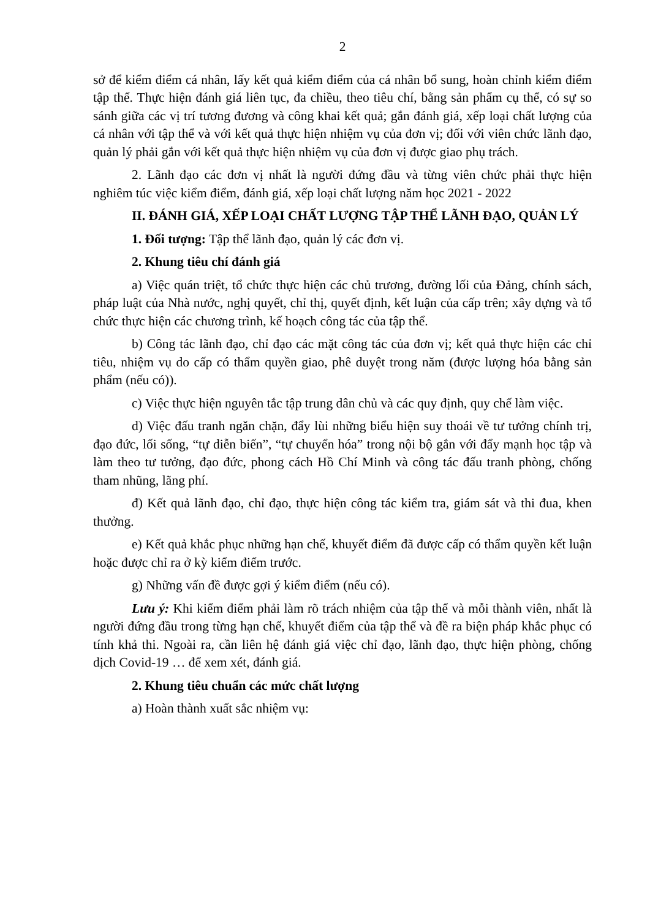2
sở để kiểm điểm cá nhân, lấy kết quả kiểm điểm của cá nhân bổ sung, hoàn chỉnh kiểm điểm tập thể. Thực hiện đánh giá liên tục, đa chiều, theo tiêu chí, bằng sản phẩm cụ thể, có sự so sánh giữa các vị trí tương đương và công khai kết quả; gắn đánh giá, xếp loại chất lượng của cá nhân với tập thể và với kết quả thực hiện nhiệm vụ của đơn vị; đối với viên chức lãnh đạo, quản lý phải gắn với kết quả thực hiện nhiệm vụ của đơn vị được giao phụ trách.
2. Lãnh đạo các đơn vị nhất là người đứng đầu và từng viên chức phải thực hiện nghiêm túc việc kiểm điểm, đánh giá, xếp loại chất lượng năm học 2021 - 2022
II. ĐÁNH GIÁ, XẾP LOẠI CHẤT LƯỢNG TẬP THỂ LÃNH ĐẠO, QUẢN LÝ
1. Đối tượng: Tập thể lãnh đạo, quản lý các đơn vị.
2. Khung tiêu chí đánh giá
a) Việc quán triệt, tổ chức thực hiện các chủ trương, đường lối của Đảng, chính sách, pháp luật của Nhà nước, nghị quyết, chỉ thị, quyết định, kết luận của cấp trên; xây dựng và tổ chức thực hiện các chương trình, kế hoạch công tác của tập thể.
b) Công tác lãnh đạo, chỉ đạo các mặt công tác của đơn vị; kết quả thực hiện các chỉ tiêu, nhiệm vụ do cấp có thẩm quyền giao, phê duyệt trong năm (được lượng hóa bằng sản phẩm (nếu có)).
c) Việc thực hiện nguyên tắc tập trung dân chủ và các quy định, quy chế làm việc.
d) Việc đấu tranh ngăn chặn, đẩy lùi những biểu hiện suy thoái về tư tưởng chính trị, đạo đức, lối sống, “tự diễn biến”, “tự chuyển hóa” trong nội bộ gắn với đẩy mạnh học tập và làm theo tư tưởng, đạo đức, phong cách Hồ Chí Minh và công tác đấu tranh phòng, chống tham nhũng, lãng phí.
đ) Kết quả lãnh đạo, chỉ đạo, thực hiện công tác kiểm tra, giám sát và thi đua, khen thưởng.
e) Kết quả khắc phục những hạn chế, khuyết điểm đã được cấp có thẩm quyền kết luận hoặc được chỉ ra ở kỳ kiểm điểm trước.
g) Những vấn đề được gợi ý kiểm điểm (nếu có).
Lưu ý: Khi kiểm điểm phải làm rõ trách nhiệm của tập thể và mỗi thành viên, nhất là người đứng đầu trong từng hạn chế, khuyết điểm của tập thể và đề ra biện pháp khắc phục có tính khả thi. Ngoài ra, cần liên hệ đánh giá việc chỉ đạo, lãnh đạo, thực hiện phòng, chống dịch Covid-19 … để xem xét, đánh giá.
2. Khung tiêu chuẩn các mức chất lượng
a) Hoàn thành xuất sắc nhiệm vụ: